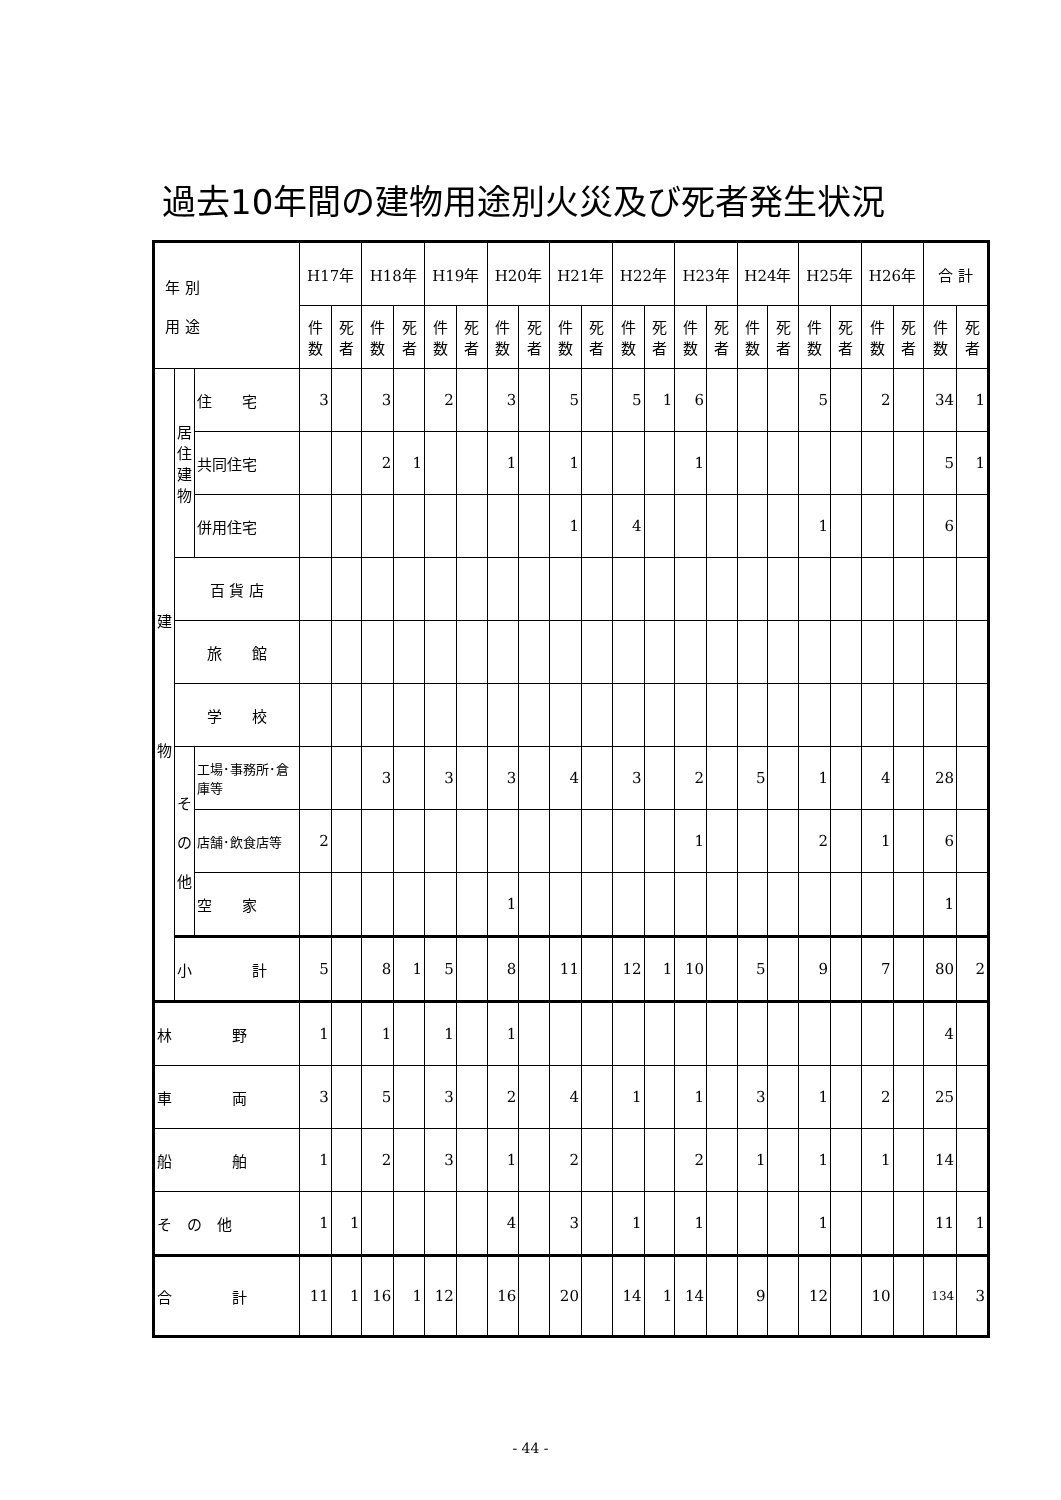過去10年間の建物用途別火災及び死者発生状況
| 年 別 用 途 | | | H17年 | | H18年 | | H19年 | | H20年 | | H21年 | | H22年 | | H23年 | | H24年 | | H25年 | | H26年 | | 合 計 | |
| --- | --- | --- | --- | --- | --- | --- | --- | --- | --- | --- | --- | --- | --- | --- | --- | --- | --- | --- | --- | --- | --- | --- | --- | --- |
| | | | 件数 | 死者 | 件数 | 死者 | 件数 | 死者 | 件数 | 死者 | 件数 | 死者 | 件数 | 死者 | 件数 | 死者 | 件数 | 死者 | 件数 | 死者 | 件数 | 死者 | 件数 | 死者 |
| 建 物 | 居 住 建 物 | 住 宅 | 3 | | 3 | | 2 | | 3 | | 5 | | 5 | 1 | 6 | | | | 5 | | 2 | | 34 | 1 |
| | | 共同住宅 | | | 2 | 1 | | | 1 | | 1 | | | | 1 | | | | | | | | 5 | 1 |
| | | 併用住宅 | | | | | | | | | 1 | | 4 | | | | | | 1 | | | | 6 | |
| | 百 貨 店 | | | | | | | | | | | | | | | | | | | | | | | |
| | 旅 館 | | | | | | | | | | | | | | | | | | | | | | | |
| | 学 校 | | | | | | | | | | | | | | | | | | | | | | | |
| | そ の 他 | 工場･事務所･倉庫等 | | | 3 | | 3 | | 3 | | 4 | | 3 | | 2 | | 5 | | 1 | | 4 | | 28 | |
| | | 店舗･飲食店等 | 2 | | | | | | | | | | | | 1 | | | | 2 | | 1 | | 6 | |
| | | 空 家 | | | | | | | 1 | | | | | | | | | | | | | | 1 | |
| | 小 計 | | 5 | | 8 | 1 | 5 | | 8 | | 11 | | 12 | 1 | 10 | | 5 | | 9 | | 7 | | 80 | 2 |
| 林 野 | | | 1 | | 1 | | 1 | | 1 | | | | | | | | | | | | | | 4 | |
| 車 両 | | | 3 | | 5 | | 3 | | 2 | | 4 | | 1 | | 1 | | 3 | | 1 | | 2 | | 25 | |
| 船 舶 | | | 1 | | 2 | | 3 | | 1 | | 2 | | | | 2 | | 1 | | 1 | | 1 | | 14 | |
| そ の 他 | | | 1 | 1 | | | | | 4 | | 3 | | 1 | | 1 | | | | 1 | | | | 11 | 1 |
| 合 計 | | | 11 | 1 | 16 | 1 | 12 | | 16 | | 20 | | 14 | 1 | 14 | | 9 | | 12 | | 10 | | 134 | 3 |
- 44 -